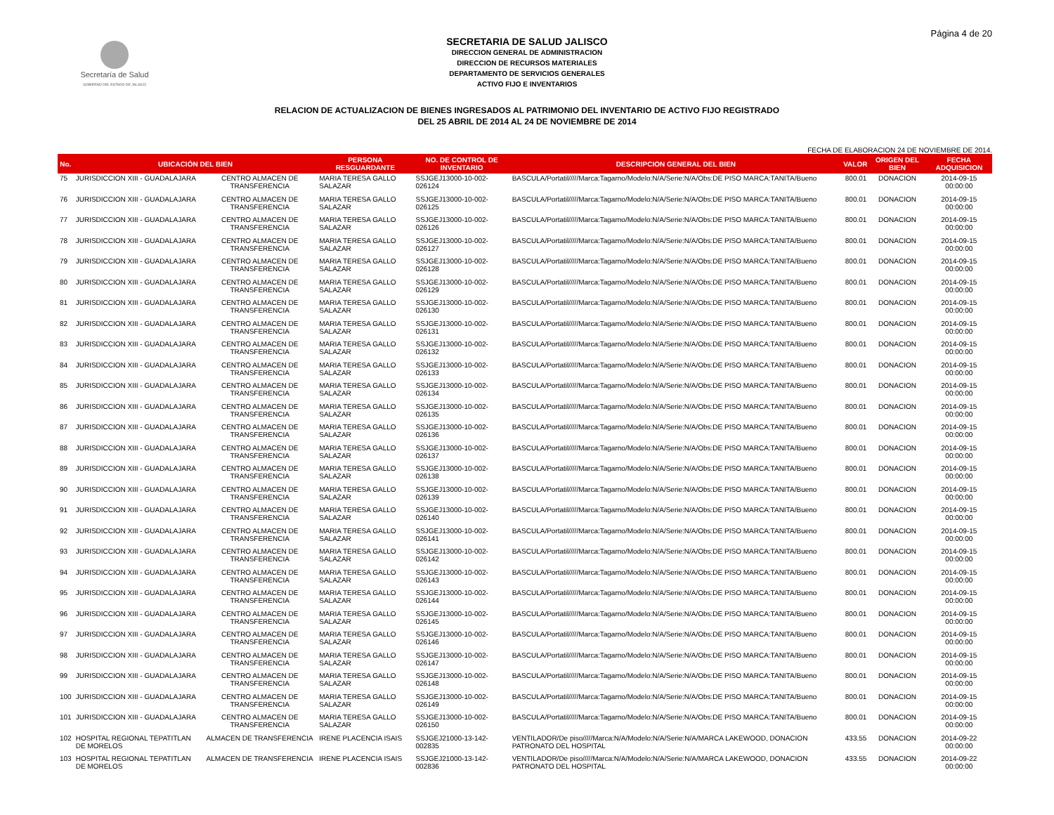Secretaría de Salud
GOBIERNO DEL ESTADO DE JALISCO
Página 4 de 20
SECRETARIA DE SALUD JALISCO
DIRECCION GENERAL DE ADMINISTRACION
DIRECCION DE RECURSOS MATERIALES
DEPARTAMENTO DE SERVICIOS GENERALES
ACTIVO FIJO E INVENTARIOS
RELACION DE ACTUALIZACION DE BIENES INGRESADOS AL PATRIMONIO DEL INVENTARIO DE ACTIVO FIJO REGISTRADO
DEL 25 ABRIL DE 2014 AL 24 DE NOVIEMBRE DE 2014
FECHA DE ELABORACION 24 DE NOVIEMBRE DE 2014.
| No. | UBICACIÓN DEL BIEN | | PERSONA RESGUARDANTE | NO. DE CONTROL DE INVENTARIO | DESCRIPCION GENERAL DEL BIEN | VALOR | ORIGEN DEL BIEN | FECHA ADQUISICION |
| --- | --- | --- | --- | --- | --- | --- | --- | --- |
| 75 | JURISDICCION XIII - GUADALAJARA | CENTRO ALMACEN DE TRANSFERENCIA | MARIA TERESA GALLO SALAZAR | SSJGEJ13000-10-002-026124 | BASCULA/Portatil/////Marca:Tagarno/Modelo:N/A/Serie:N/A/Obs:DE PISO MARCA:TANITA/Bueno | 800.01 | DONACION | 2014-09-15 00:00:00 |
| 76 | JURISDICCION XIII - GUADALAJARA | CENTRO ALMACEN DE TRANSFERENCIA | MARIA TERESA GALLO SALAZAR | SSJGEJ13000-10-002-026125 | BASCULA/Portatil/////Marca:Tagarno/Modelo:N/A/Serie:N/A/Obs:DE PISO MARCA:TANITA/Bueno | 800.01 | DONACION | 2014-09-15 00:00:00 |
| 77 | JURISDICCION XIII - GUADALAJARA | CENTRO ALMACEN DE TRANSFERENCIA | MARIA TERESA GALLO SALAZAR | SSJGEJ13000-10-002-026126 | BASCULA/Portatil/////Marca:Tagarno/Modelo:N/A/Serie:N/A/Obs:DE PISO MARCA:TANITA/Bueno | 800.01 | DONACION | 2014-09-15 00:00:00 |
| 78 | JURISDICCION XIII - GUADALAJARA | CENTRO ALMACEN DE TRANSFERENCIA | MARIA TERESA GALLO SALAZAR | SSJGEJ13000-10-002-026127 | BASCULA/Portatil/////Marca:Tagarno/Modelo:N/A/Serie:N/A/Obs:DE PISO MARCA:TANITA/Bueno | 800.01 | DONACION | 2014-09-15 00:00:00 |
| 79 | JURISDICCION XIII - GUADALAJARA | CENTRO ALMACEN DE TRANSFERENCIA | MARIA TERESA GALLO SALAZAR | SSJGEJ13000-10-002-026128 | BASCULA/Portatil/////Marca:Tagarno/Modelo:N/A/Serie:N/A/Obs:DE PISO MARCA:TANITA/Bueno | 800.01 | DONACION | 2014-09-15 00:00:00 |
| 80 | JURISDICCION XIII - GUADALAJARA | CENTRO ALMACEN DE TRANSFERENCIA | MARIA TERESA GALLO SALAZAR | SSJGEJ13000-10-002-026129 | BASCULA/Portatil/////Marca:Tagarno/Modelo:N/A/Serie:N/A/Obs:DE PISO MARCA:TANITA/Bueno | 800.01 | DONACION | 2014-09-15 00:00:00 |
| 81 | JURISDICCION XIII - GUADALAJARA | CENTRO ALMACEN DE TRANSFERENCIA | MARIA TERESA GALLO SALAZAR | SSJGEJ13000-10-002-026130 | BASCULA/Portatil/////Marca:Tagarno/Modelo:N/A/Serie:N/A/Obs:DE PISO MARCA:TANITA/Bueno | 800.01 | DONACION | 2014-09-15 00:00:00 |
| 82 | JURISDICCION XIII - GUADALAJARA | CENTRO ALMACEN DE TRANSFERENCIA | MARIA TERESA GALLO SALAZAR | SSJGEJ13000-10-002-026131 | BASCULA/Portatil/////Marca:Tagarno/Modelo:N/A/Serie:N/A/Obs:DE PISO MARCA:TANITA/Bueno | 800.01 | DONACION | 2014-09-15 00:00:00 |
| 83 | JURISDICCION XIII - GUADALAJARA | CENTRO ALMACEN DE TRANSFERENCIA | MARIA TERESA GALLO SALAZAR | SSJGEJ13000-10-002-026132 | BASCULA/Portatil/////Marca:Tagarno/Modelo:N/A/Serie:N/A/Obs:DE PISO MARCA:TANITA/Bueno | 800.01 | DONACION | 2014-09-15 00:00:00 |
| 84 | JURISDICCION XIII - GUADALAJARA | CENTRO ALMACEN DE TRANSFERENCIA | MARIA TERESA GALLO SALAZAR | SSJGEJ13000-10-002-026133 | BASCULA/Portatil/////Marca:Tagarno/Modelo:N/A/Serie:N/A/Obs:DE PISO MARCA:TANITA/Bueno | 800.01 | DONACION | 2014-09-15 00:00:00 |
| 85 | JURISDICCION XIII - GUADALAJARA | CENTRO ALMACEN DE TRANSFERENCIA | MARIA TERESA GALLO SALAZAR | SSJGEJ13000-10-002-026134 | BASCULA/Portatil/////Marca:Tagarno/Modelo:N/A/Serie:N/A/Obs:DE PISO MARCA:TANITA/Bueno | 800.01 | DONACION | 2014-09-15 00:00:00 |
| 86 | JURISDICCION XIII - GUADALAJARA | CENTRO ALMACEN DE TRANSFERENCIA | MARIA TERESA GALLO SALAZAR | SSJGEJ13000-10-002-026135 | BASCULA/Portatil/////Marca:Tagarno/Modelo:N/A/Serie:N/A/Obs:DE PISO MARCA:TANITA/Bueno | 800.01 | DONACION | 2014-09-15 00:00:00 |
| 87 | JURISDICCION XIII - GUADALAJARA | CENTRO ALMACEN DE TRANSFERENCIA | MARIA TERESA GALLO SALAZAR | SSJGEJ13000-10-002-026136 | BASCULA/Portatil/////Marca:Tagarno/Modelo:N/A/Serie:N/A/Obs:DE PISO MARCA:TANITA/Bueno | 800.01 | DONACION | 2014-09-15 00:00:00 |
| 88 | JURISDICCION XIII - GUADALAJARA | CENTRO ALMACEN DE TRANSFERENCIA | MARIA TERESA GALLO SALAZAR | SSJGEJ13000-10-002-026137 | BASCULA/Portatil/////Marca:Tagarno/Modelo:N/A/Serie:N/A/Obs:DE PISO MARCA:TANITA/Bueno | 800.01 | DONACION | 2014-09-15 00:00:00 |
| 89 | JURISDICCION XIII - GUADALAJARA | CENTRO ALMACEN DE TRANSFERENCIA | MARIA TERESA GALLO SALAZAR | SSJGEJ13000-10-002-026138 | BASCULA/Portatil/////Marca:Tagarno/Modelo:N/A/Serie:N/A/Obs:DE PISO MARCA:TANITA/Bueno | 800.01 | DONACION | 2014-09-15 00:00:00 |
| 90 | JURISDICCION XIII - GUADALAJARA | CENTRO ALMACEN DE TRANSFERENCIA | MARIA TERESA GALLO SALAZAR | SSJGEJ13000-10-002-026139 | BASCULA/Portatil/////Marca:Tagarno/Modelo:N/A/Serie:N/A/Obs:DE PISO MARCA:TANITA/Bueno | 800.01 | DONACION | 2014-09-15 00:00:00 |
| 91 | JURISDICCION XIII - GUADALAJARA | CENTRO ALMACEN DE TRANSFERENCIA | MARIA TERESA GALLO SALAZAR | SSJGEJ13000-10-002-026140 | BASCULA/Portatil/////Marca:Tagarno/Modelo:N/A/Serie:N/A/Obs:DE PISO MARCA:TANITA/Bueno | 800.01 | DONACION | 2014-09-15 00:00:00 |
| 92 | JURISDICCION XIII - GUADALAJARA | CENTRO ALMACEN DE TRANSFERENCIA | MARIA TERESA GALLO SALAZAR | SSJGEJ13000-10-002-026141 | BASCULA/Portatil/////Marca:Tagarno/Modelo:N/A/Serie:N/A/Obs:DE PISO MARCA:TANITA/Bueno | 800.01 | DONACION | 2014-09-15 00:00:00 |
| 93 | JURISDICCION XIII - GUADALAJARA | CENTRO ALMACEN DE TRANSFERENCIA | MARIA TERESA GALLO SALAZAR | SSJGEJ13000-10-002-026142 | BASCULA/Portatil/////Marca:Tagarno/Modelo:N/A/Serie:N/A/Obs:DE PISO MARCA:TANITA/Bueno | 800.01 | DONACION | 2014-09-15 00:00:00 |
| 94 | JURISDICCION XIII - GUADALAJARA | CENTRO ALMACEN DE TRANSFERENCIA | MARIA TERESA GALLO SALAZAR | SSJGEJ13000-10-002-026143 | BASCULA/Portatil/////Marca:Tagarno/Modelo:N/A/Serie:N/A/Obs:DE PISO MARCA:TANITA/Bueno | 800.01 | DONACION | 2014-09-15 00:00:00 |
| 95 | JURISDICCION XIII - GUADALAJARA | CENTRO ALMACEN DE TRANSFERENCIA | MARIA TERESA GALLO SALAZAR | SSJGEJ13000-10-002-026144 | BASCULA/Portatil/////Marca:Tagarno/Modelo:N/A/Serie:N/A/Obs:DE PISO MARCA:TANITA/Bueno | 800.01 | DONACION | 2014-09-15 00:00:00 |
| 96 | JURISDICCION XIII - GUADALAJARA | CENTRO ALMACEN DE TRANSFERENCIA | MARIA TERESA GALLO SALAZAR | SSJGEJ13000-10-002-026145 | BASCULA/Portatil/////Marca:Tagarno/Modelo:N/A/Serie:N/A/Obs:DE PISO MARCA:TANITA/Bueno | 800.01 | DONACION | 2014-09-15 00:00:00 |
| 97 | JURISDICCION XIII - GUADALAJARA | CENTRO ALMACEN DE TRANSFERENCIA | MARIA TERESA GALLO SALAZAR | SSJGEJ13000-10-002-026146 | BASCULA/Portatil/////Marca:Tagarno/Modelo:N/A/Serie:N/A/Obs:DE PISO MARCA:TANITA/Bueno | 800.01 | DONACION | 2014-09-15 00:00:00 |
| 98 | JURISDICCION XIII - GUADALAJARA | CENTRO ALMACEN DE TRANSFERENCIA | MARIA TERESA GALLO SALAZAR | SSJGEJ13000-10-002-026147 | BASCULA/Portatil/////Marca:Tagarno/Modelo:N/A/Serie:N/A/Obs:DE PISO MARCA:TANITA/Bueno | 800.01 | DONACION | 2014-09-15 00:00:00 |
| 99 | JURISDICCION XIII - GUADALAJARA | CENTRO ALMACEN DE TRANSFERENCIA | MARIA TERESA GALLO SALAZAR | SSJGEJ13000-10-002-026148 | BASCULA/Portatil/////Marca:Tagarno/Modelo:N/A/Serie:N/A/Obs:DE PISO MARCA:TANITA/Bueno | 800.01 | DONACION | 2014-09-15 00:00:00 |
| 100 | JURISDICCION XIII - GUADALAJARA | CENTRO ALMACEN DE TRANSFERENCIA | MARIA TERESA GALLO SALAZAR | SSJGEJ13000-10-002-026149 | BASCULA/Portatil/////Marca:Tagarno/Modelo:N/A/Serie:N/A/Obs:DE PISO MARCA:TANITA/Bueno | 800.01 | DONACION | 2014-09-15 00:00:00 |
| 101 | JURISDICCION XIII - GUADALAJARA | CENTRO ALMACEN DE TRANSFERENCIA | MARIA TERESA GALLO SALAZAR | SSJGEJ13000-10-002-026150 | BASCULA/Portatil/////Marca:Tagarno/Modelo:N/A/Serie:N/A/Obs:DE PISO MARCA:TANITA/Bueno | 800.01 | DONACION | 2014-09-15 00:00:00 |
| 102 | HOSPITAL REGIONAL TEPATITLAN DE MORELOS | ALMACEN DE TRANSFERENCIA | IRENE PLACENCIA ISAIS | SSJGEJ21000-13-142-002835 | VENTILADOR/De piso/////Marca:N/A/Modelo:N/A/Serie:N/A/MARCA LAKEWOOD, DONACION PATRONATO DEL HOSPITAL | 433.55 | DONACION | 2014-09-22 00:00:00 |
| 103 | HOSPITAL REGIONAL TEPATITLAN DE MORELOS | ALMACEN DE TRANSFERENCIA | IRENE PLACENCIA ISAIS | SSJGEJ21000-13-142-002836 | VENTILADOR/De piso/////Marca:N/A/Modelo:N/A/Serie:N/A/MARCA LAKEWOOD, DONACION PATRONATO DEL HOSPITAL | 433.55 | DONACION | 2014-09-22 00:00:00 |